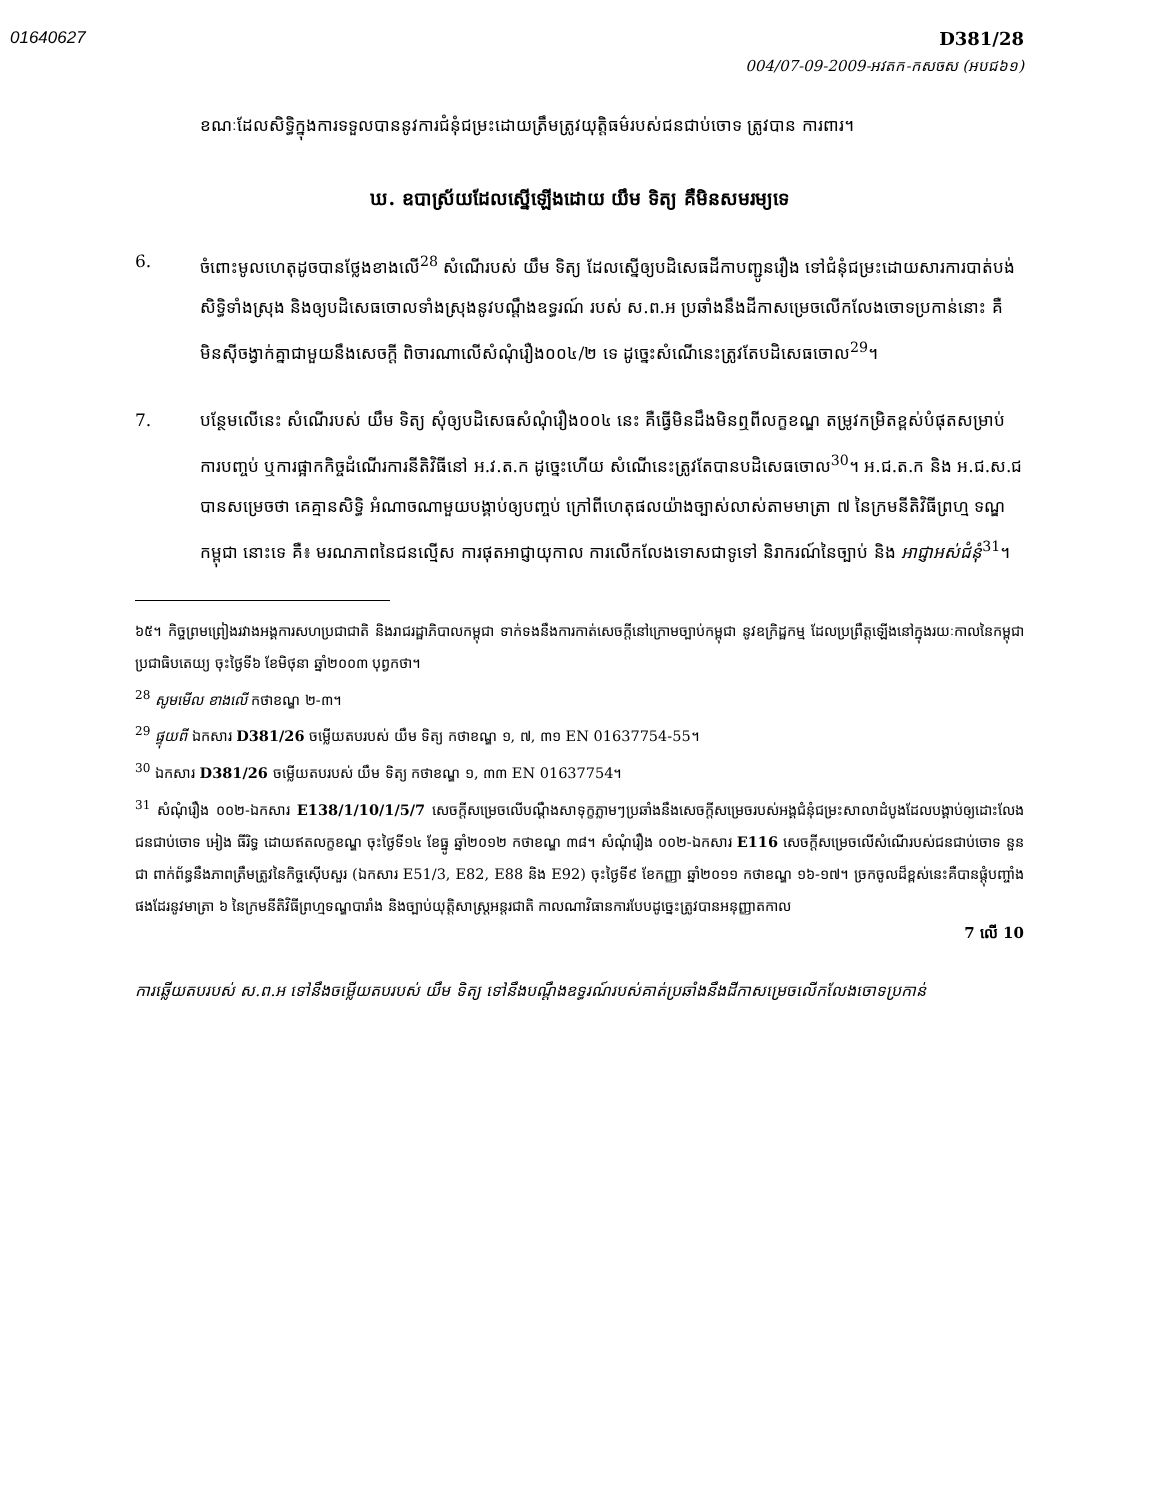01640627
D381/28
004/07-09-2009-អវតក-កសចស (អបជ៦១)
ខណៈដែលសិទ្ធិក្នុងការទទួលបាននូវការជំនុំជម្រះដោយត្រឹមត្រូវយុត្តិធម៌របស់ជនជាប់ចោទ ត្រូវបាន ការពារ។
ឃ. ឧបាស្រ័យដែលស្នើឡើងដោយ យឹម ទិត្យ គឺមិនសមរម្យទេ
6. ចំពោះមូលហេតុដូចបានថ្លែងខាងលើ<sup>28</sup> សំណើរបស់ យឹម ទិត្យ ដែលស្នើឲ្យបដិសេធដីកាបញ្ជូនរឿង ទៅជំនុំជម្រះដោយសារការបាត់បង់សិទ្ធិទាំងស្រុង និងឲ្យបដិសេធចោលទាំងស្រុងនូវបណ្តឹងឧទ្ធរណ៍ របស់ ស.ព.អ ប្រឆាំងនឹងដីកាសម្រេចលើកលែងចោទប្រកាន់នោះ គឺមិនស៊ីចង្វាក់គ្នាជាមួយនឹងសេចក្តី ពិចារណាលើសំណុំរឿង០០៤/២ ទេ ដូច្នេះសំណើនេះត្រូវតែបដិសេធចោល<sup>29</sup>។
7. បន្ថែមលើនេះ សំណើរបស់ យឹម ទិត្យ សុំឲ្យបដិសេធសំណុំរឿង០០៤ នេះ គឺធ្វើមិនដឹងមិនឮពីលក្ខខណ្ឌ តម្រូវកម្រិតខ្ពស់បំផុតសម្រាប់ការបញ្ចប់ ឬការផ្អាកកិច្ចដំណើរការនីតិវិធីនៅ អ.វ.ត.ក ដូច្នេះហើយ សំណើនេះត្រូវតែបានបដិសេធចោល<sup>30</sup>។ អ.ជ.ត.ក និង អ.ជ.ស.ជ បានសម្រេចថា គេគ្មានសិទ្ធិ អំណាចណាមួយបង្គាប់ឲ្យបញ្ចប់ ក្រៅពីហេតុផលយ៉ាងច្បាស់លាស់តាមមាត្រា ៧ នៃក្រមនីតិវិធីព្រហ្ម ទណ្ឌកម្ពុជា នោះទេ គឺ៖ មរណភាពនៃជនល្មើស ការផុតអាជ្ញាយុកាល ការលើកលែងទោសជាទូទៅ និរាករណ៍នៃច្បាប់ និង អាជ្ញាអស់ជំនុំ<sup>31</sup>។
៦៥។ កិច្ចព្រមព្រៀងរវាងអង្គការសហប្រជាជាតិ និងរាជរដ្ឋាភិបាលកម្ពុជា ទាក់ទងនឹងការកាត់សេចក្តីនៅក្រោមច្បាប់កម្ពុជា នូវឧក្រិដ្ឋកម្ម ដែលប្រព្រឹត្តឡើងនៅក្នុងរយៈកាលនៃកម្ពុជាប្រជាធិបតេយ្យ ចុះថ្ងៃទី៦ ខែមិថុនា ឆ្នាំ២០០៣ បុព្វកថា។
<sup>28</sup> សូមមើល ខាងលើ កថាខណ្ឌ ២-៣។
<sup>29</sup> ផ្ទុយពី ឯកសារ D381/26 ចម្លើយតបរបស់ យឹម ទិត្យ កថាខណ្ឌ ១, ៧, ៣១ EN 01637754-55។
<sup>30</sup> ឯកសារ D381/26 ចម្លើយតបរបស់ យឹម ទិត្យ កថាខណ្ឌ ១, ៣៣ EN 01637754។
<sup>31</sup> សំណុំរឿង ០០២-ឯកសារ E138/1/10/1/5/7 សេចក្តីសម្រេចលើបណ្តឹងសាទុក្ខភ្លាមៗប្រឆាំងនឹងសេចក្តីសម្រេចរបស់អង្គជំនុំជម្រះសាលាដំបូងដែលបង្គាប់ឲ្យដោះលែងជនជាប់ចោទ អៀង ធីរិទ្ធ ដោយឥតលក្ខខណ្ឌ ចុះថ្ងៃទី១៤ ខែធ្នូ ឆ្នាំ២០១២ កថាខណ្ឌ ៣៨។ សំណុំរឿង ០០២-ឯកសារ E116 សេចក្តីសម្រេចលើសំណើរបស់ជនជាប់ចោទ នួន ជា ពាក់ព័ន្ធនឹងភាពត្រឹមត្រូវនៃកិច្ចស៊ើបសួរ (ឯកសារ E51/3, E82, E88 និង E92) ចុះថ្ងៃទី៩ ខែកញ្ញា ឆ្នាំ២០១១ កថាខណ្ឌ ១៦-១៧។ ច្រកចូលដ៏ខ្ពស់នេះគឺបានផ្តុំបញ្ចាំងផងដែរនូវមាត្រា ៦ នៃក្រមនីតិវិធីព្រហ្មទណ្ឌបារាំង និងច្បាប់យុត្តិសាស្ត្រអន្តរជាតិ កាលណាវិធានការបែបដូច្នេះត្រូវបានអនុញ្ញាតកាល
7 លើ 10
ការឆ្លើយតបរបស់ ស.ព.អ ទៅនឹងចម្លើយតបរបស់ យឹម ទិត្យ ទៅនឹងបណ្តឹងឧទ្ធរណ៍របស់គាត់ប្រឆាំងនឹងដីកាសម្រេចលើកលែងចោទប្រកាន់